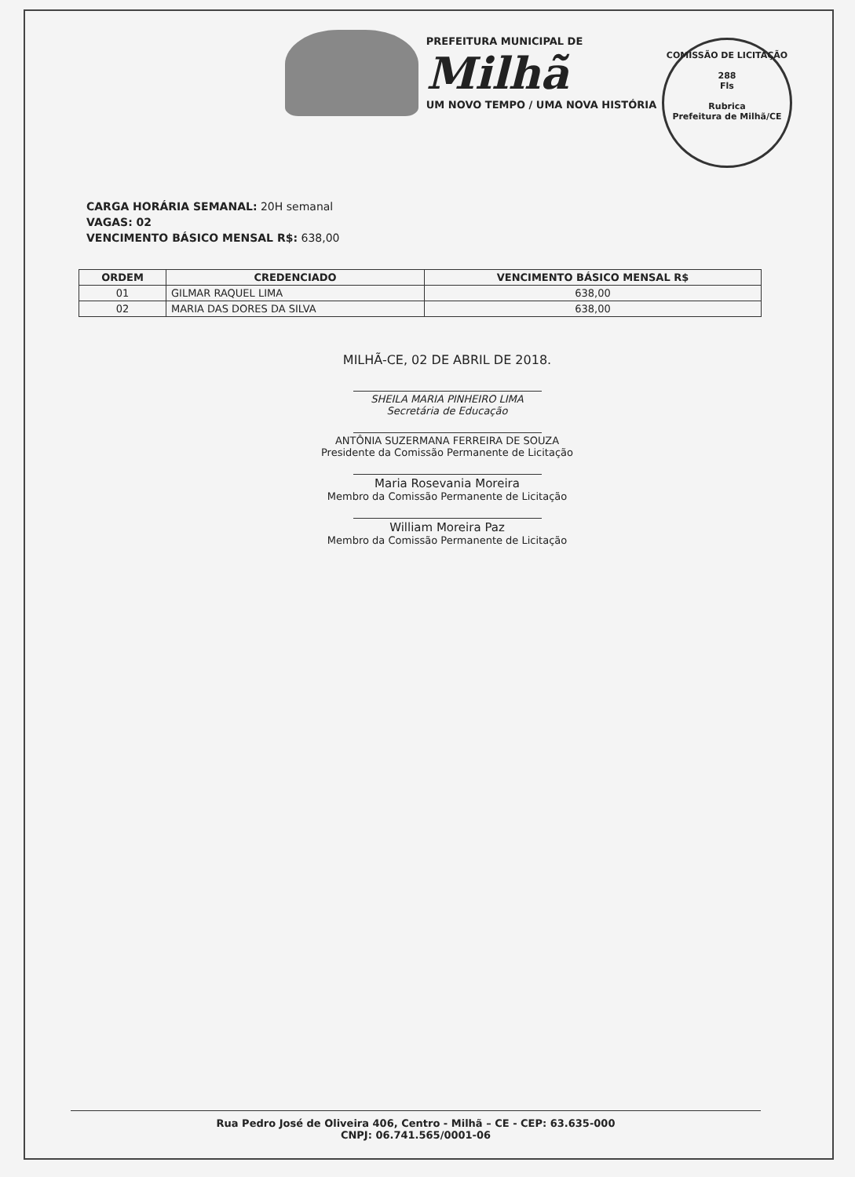PREFEITURA MUNICIPAL DE
Milhã
UM NOVO TEMPO / UMA NOVA HISTÓRIA
COMISSÃO DE LICITAÇÃO
288
Fls
Rubrica
Prefeitura de Milhã/CE
CARGA HORÁRIA SEMANAL: 20H semanal
VAGAS: 02
VENCIMENTO BÁSICO MENSAL R$: 638,00
| ORDEM | CREDENCIADO | VENCIMENTO BÁSICO MENSAL R$ |
| --- | --- | --- |
| 01 | GILMAR RAQUEL LIMA | 638,00 |
| 02 | MARIA DAS DORES DA SILVA | 638,00 |
MILHÃ-CE, 02 DE ABRIL DE 2018.
SHEILA MARIA PINHEIRO LIMA
Secretária de Educação
ANTÔNIA SUZERMANA FERREIRA DE SOUZA
Presidente da Comissão Permanente de Licitação
Maria Rosevania Moreira
Membro da Comissão Permanente de Licitação
William Moreira Paz
Membro da Comissão Permanente de Licitação
Rua Pedro José de Oliveira 406, Centro - Milhã – CE - CEP: 63.635-000
CNPJ: 06.741.565/0001-06